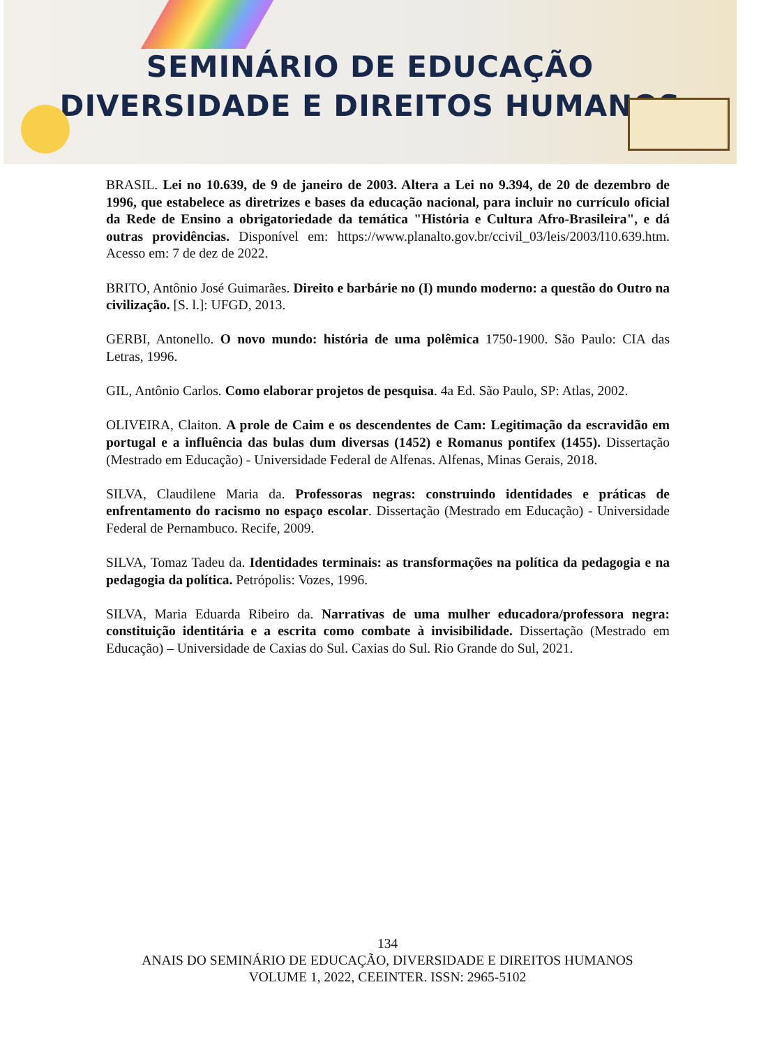SEMINÁRIO DE EDUCAÇÃO
DIVERSIDADE E DIREITOS HUMANOS
BRASIL. Lei no 10.639, de 9 de janeiro de 2003. Altera a Lei no 9.394, de 20 de dezembro de 1996, que estabelece as diretrizes e bases da educação nacional, para incluir no currículo oficial da Rede de Ensino a obrigatoriedade da temática "História e Cultura Afro-Brasileira", e dá outras providências. Disponível em: https://www.planalto.gov.br/ccivil_03/leis/2003/l10.639.htm. Acesso em: 7 de dez de 2022.
BRITO, Antônio José Guimarães. Direito e barbárie no (I) mundo moderno: a questão do Outro na civilização. [S. l.]: UFGD, 2013.
GERBI, Antonello. O novo mundo: história de uma polêmica 1750-1900. São Paulo: CIA das Letras, 1996.
GIL, Antônio Carlos. Como elaborar projetos de pesquisa. 4a Ed. São Paulo, SP: Atlas, 2002.
OLIVEIRA, Claiton. A prole de Caim e os descendentes de Cam: Legitimação da escravidão em portugal e a influência das bulas dum diversas (1452) e Romanus pontifex (1455). Dissertação (Mestrado em Educação) - Universidade Federal de Alfenas. Alfenas, Minas Gerais, 2018.
SILVA, Claudilene Maria da. Professoras negras: construindo identidades e práticas de enfrentamento do racismo no espaço escolar. Dissertação (Mestrado em Educação) - Universidade Federal de Pernambuco. Recife, 2009.
SILVA, Tomaz Tadeu da. Identidades terminais: as transformações na política da pedagogia e na pedagogia da política. Petrópolis: Vozes, 1996.
SILVA, Maria Eduarda Ribeiro da. Narrativas de uma mulher educadora/professora negra: constituição identitária e a escrita como combate à invisibilidade. Dissertação (Mestrado em Educação) – Universidade de Caxias do Sul. Caxias do Sul. Rio Grande do Sul, 2021.
134
ANAIS DO SEMINÁRIO DE EDUCAÇÃO, DIVERSIDADE E DIREITOS HUMANOS
VOLUME 1, 2022, CEEINTER. ISSN: 2965-5102